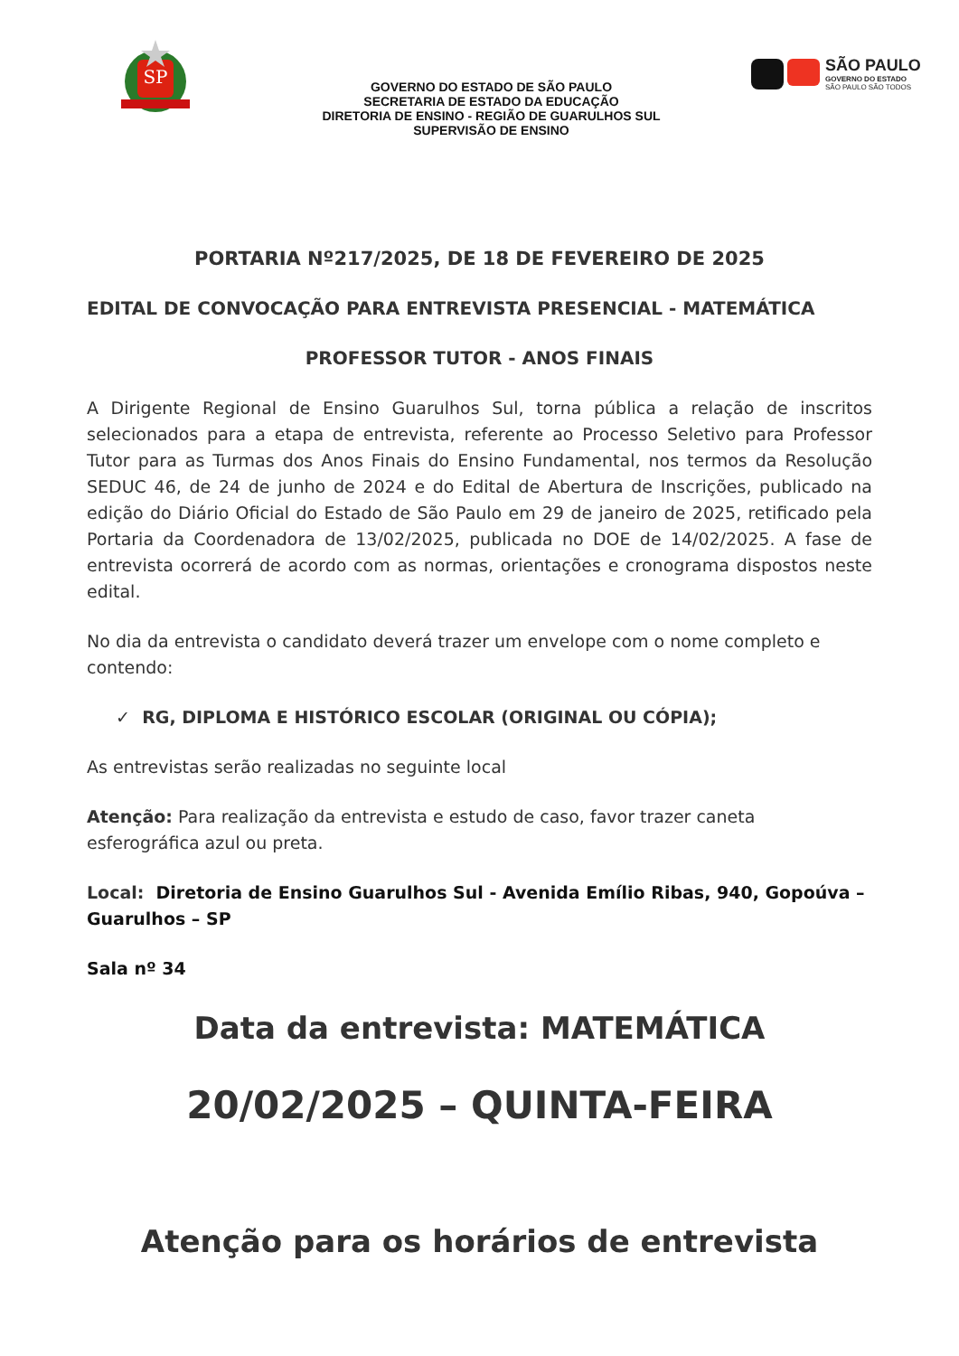SP
GOVERNO DO ESTADO DE SÃO PAULO
SECRETARIA DE ESTADO DA EDUCAÇÃO
DIRETORIA DE ENSINO - REGIÃO DE GUARULHOS SUL
SUPERVISÃO DE ENSINO
SÃO PAULO
GOVERNO DO ESTADO
SÃO PAULO SÃO TODOS
PORTARIA Nº217/2025, DE 18 DE FEVEREIRO DE 2025
EDITAL DE CONVOCAÇÃO PARA ENTREVISTA PRESENCIAL - MATEMÁTICA
PROFESSOR TUTOR - ANOS FINAIS
A Dirigente Regional de Ensino Guarulhos Sul, torna pública a relação de inscritos selecionados para a etapa de entrevista, referente ao Processo Seletivo para Professor Tutor para as Turmas dos Anos Finais do Ensino Fundamental, nos termos da Resolução SEDUC 46, de 24 de junho de 2024 e do Edital de Abertura de Inscrições, publicado na edição do Diário Oficial do Estado de São Paulo em 29 de janeiro de 2025, retificado pela Portaria da Coordenadora de 13/02/2025, publicada no DOE de 14/02/2025. A fase de entrevista ocorrerá de acordo com as normas, orientações e cronograma dispostos neste edital.
No dia da entrevista o candidato deverá trazer um envelope com o nome completo e contendo:
✓ RG, DIPLOMA E HISTÓRICO ESCOLAR (ORIGINAL OU CÓPIA);
As entrevistas serão realizadas no seguinte local
Atenção: Para realização da entrevista e estudo de caso, favor trazer caneta esferográfica azul ou preta.
Local: Diretoria de Ensino Guarulhos Sul - Avenida Emílio Ribas, 940, Gopoúva – Guarulhos – SP
Sala nº 34
Data da entrevista: MATEMÁTICA
20/02/2025 – QUINTA-FEIRA
Atenção para os horários de entrevista